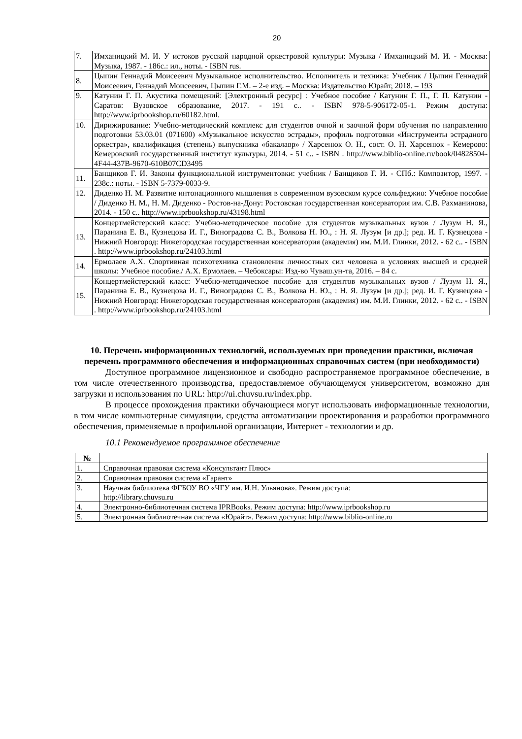20
| 7. | Имханицкий М. И. У истоков русской народной оркестровой культуры: Музыка / Имханицкий М. И. - Москва: Музыка, 1987. - 186с.: ил., ноты. - ISBN rus. |
| 8. | Цыпин Геннадий Моисеевич Музыкальное исполнительство. Исполнитель и техника: Учебник / Цыпин Геннадий Моисеевич, Геннадий Моисеевич, Цыпин Г.М. – 2-е изд. – Москва: Издательство Юрайт, 2018. – 193 |
| 9. | Катунин Г. П. Акустика помещений: [Электронный ресурс] : Учебное пособие / Катунин Г. П., Г. П. Катунин - Саратов: Вузовское образование, 2017. - 191 с.. - ISBN 978-5-906172-05-1. Режим доступа: http://www.iprbookshop.ru/60182.html. |
| 10. | Дирижирование: Учебно-методический комплекс для студентов очной и заочной форм обучения по направлению подготовки 53.03.01 (071600) «Музыкальное искусство эстрады», профиль подготовки «Инструменты эстрадного оркестра», квалификация (степень) выпускника «бакалавр» / Харсенюк О. Н., сост. О. Н. Харсенюк - Кемерово: Кемеровский государственный институт культуры, 2014. - 51 с.. - ISBN . http://www.biblio-online.ru/book/04828504-4F44-437B-9670-610B07CD3495 |
| 11. | Банщиков Г. И. Законы функциональной инструментовки: учебник / Банщиков Г. И. - СПб.: Композитор, 1997. - 238с.: ноты. - ISBN 5-7379-0033-9. |
| 12. | Диденко Н. М. Развитие интонационного мышления в современном вузовском курсе сольфеджио: Учебное пособие / Диденко Н. М., Н. М. Диденко - Ростов-на-Дону: Ростовская государственная консерватория им. С.В. Рахманинова, 2014. - 150 с.. http://www.iprbookshop.ru/43198.html |
| 13. | Концертмейстерский класс: Учебно-методическое пособие для студентов музыкальных вузов / Лузум Н. Я., Паранина Е. В., Кузнецова И. Г., Виноградова С. В., Волкова Н. Ю., : Н. Я. Лузум [и др.]; ред. И. Г. Кузнецова - Нижний Новгород: Нижегородская государственная консерватория (академия) им. М.И. Глинки, 2012. - 62 с.. - ISBN . http://www.iprbookshop.ru/24103.html |
| 14. | Ермолаев А.Х. Спортивная психотехника становления личностных сил человека в условиях высшей и средней школы: Учебное пособие./ А.Х. Ермолаев. – Чебоксары: Изд-во Чуваш.ун-та, 2016. – 84 с. |
| 15. | Концертмейстерский класс: Учебно-методическое пособие для студентов музыкальных вузов / Лузум Н. Я., Паранина Е. В., Кузнецова И. Г., Виноградова С. В., Волкова Н. Ю., : Н. Я. Лузум [и др.]; ред. И. Г. Кузнецова - Нижний Новгород: Нижегородская государственная консерватория (академия) им. М.И. Глинки, 2012. - 62 с.. - ISBN . http://www.iprbookshop.ru/24103.html |
10. Перечень информационных технологий, используемых при проведении практики, включая перечень программного обеспечения и информационных справочных систем (при необходимости)
Доступное программное лицензионное и свободно распространяемое программное обеспечение, в том числе отечественного производства, предоставляемое обучающемуся университетом, возможно для загрузки и использования по URL: http://ui.chuvsu.ru/index.php.
В процессе прохождения практики обучающиеся могут использовать информационные технологии, в том числе компьютерные симуляции, средства автоматизации проектирования и разработки программного обеспечения, применяемые в профильной организации, Интернет - технологии и др.
10.1 Рекомендуемое программное обеспечение
| № | |
| --- | --- |
| 1. | Справочная правовая система «Консультант Плюс» |
| 2. | Справочная правовая система «Гарант» |
| 3. | Научная библиотека ФГБОУ ВО «ЧГУ им. И.Н. Ульянова». Режим доступа: http://library.chuvsu.ru |
| 4. | Электронно-библиотечная система IPRBooks. Режим доступа: http://www.iprbookshop.ru |
| 5. | Электронная библиотечная система «Юрайт». Режим доступа: http://www.biblio-online.ru |